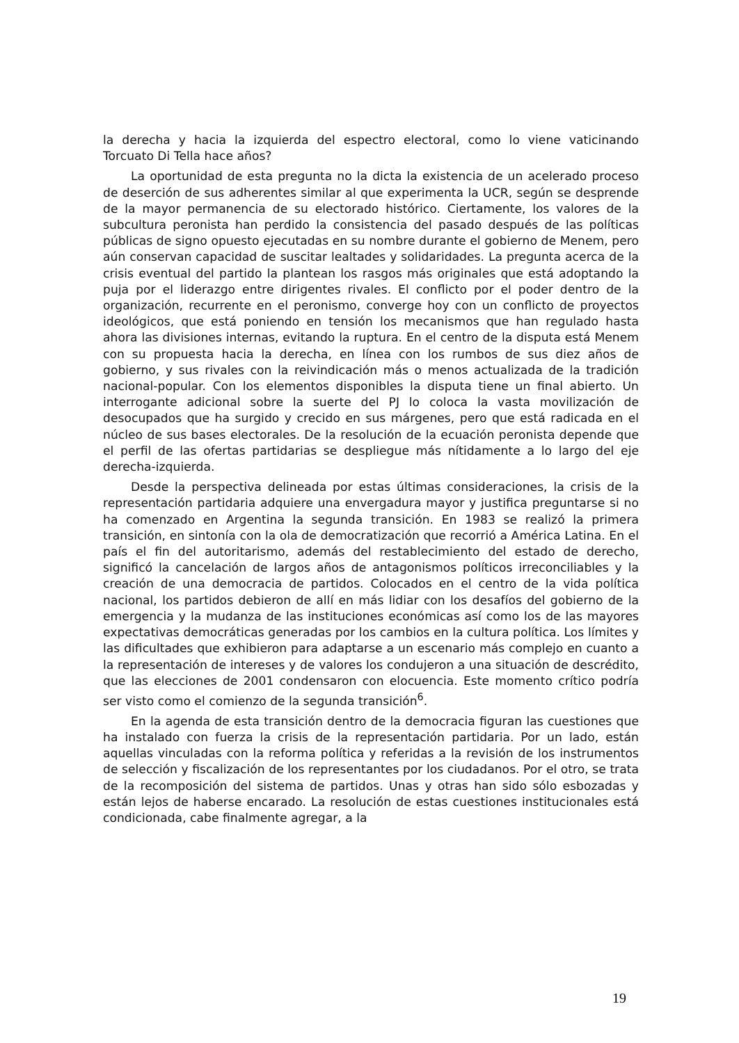la derecha y hacia la izquierda del espectro electoral, como lo viene vaticinando Torcuato Di Tella hace años?
La oportunidad de esta pregunta no la dicta la existencia de un acelerado proceso de deserción de sus adherentes similar al que experimenta la UCR, según se desprende de la mayor permanencia de su electorado histórico. Ciertamente, los valores de la subcultura peronista han perdido la consistencia del pasado después de las políticas públicas de signo opuesto ejecutadas en su nombre durante el gobierno de Menem, pero aún conservan capacidad de suscitar lealtades y solidaridades. La pregunta acerca de la crisis eventual del partido la plantean los rasgos más originales que está adoptando la puja por el liderazgo entre dirigentes rivales. El conflicto por el poder dentro de la organización, recurrente en el peronismo, converge hoy con un conflicto de proyectos ideológicos, que está poniendo en tensión los mecanismos que han regulado hasta ahora las divisiones internas, evitando la ruptura. En el centro de la disputa está Menem con su propuesta hacia la derecha, en línea con los rumbos de sus diez años de gobierno, y sus rivales con la reivindicación más o menos actualizada de la tradición nacional-popular. Con los elementos disponibles la disputa tiene un final abierto. Un interrogante adicional sobre la suerte del PJ lo coloca la vasta movilización de desocupados que ha surgido y crecido en sus márgenes, pero que está radicada en el núcleo de sus bases electorales. De la resolución de la ecuación peronista depende que el perfil de las ofertas partidarias se despliegue más nítidamente a lo largo del eje derecha-izquierda.
Desde la perspectiva delineada por estas últimas consideraciones, la crisis de la representación partidaria adquiere una envergadura mayor y justifica preguntarse si no ha comenzado en Argentina la segunda transición. En 1983 se realizó la primera transición, en sintonía con la ola de democratización que recorrió a América Latina. En el país el fin del autoritarismo, además del restablecimiento del estado de derecho, significó la cancelación de largos años de antagonismos políticos irreconciliables y la creación de una democracia de partidos. Colocados en el centro de la vida política nacional, los partidos debieron de allí en más lidiar con los desafíos del gobierno de la emergencia y la mudanza de las instituciones económicas así como los de las mayores expectativas democráticas generadas por los cambios en la cultura política. Los límites y las dificultades que exhibieron para adaptarse a un escenario más complejo en cuanto a la representación de intereses y de valores los condujeron a una situación de descrédito, que las elecciones de 2001 condensaron con elocuencia. Este momento crítico podría ser visto como el comienzo de la segunda transición<sup>6</sup>.
En la agenda de esta transición dentro de la democracia figuran las cuestiones que ha instalado con fuerza la crisis de la representación partidaria. Por un lado, están aquellas vinculadas con la reforma política y referidas a la revisión de los instrumentos de selección y fiscalización de los representantes por los ciudadanos. Por el otro, se trata de la recomposición del sistema de partidos. Unas y otras han sido sólo esbozadas y están lejos de haberse encarado. La resolución de estas cuestiones institucionales está condicionada, cabe finalmente agregar, a la
19